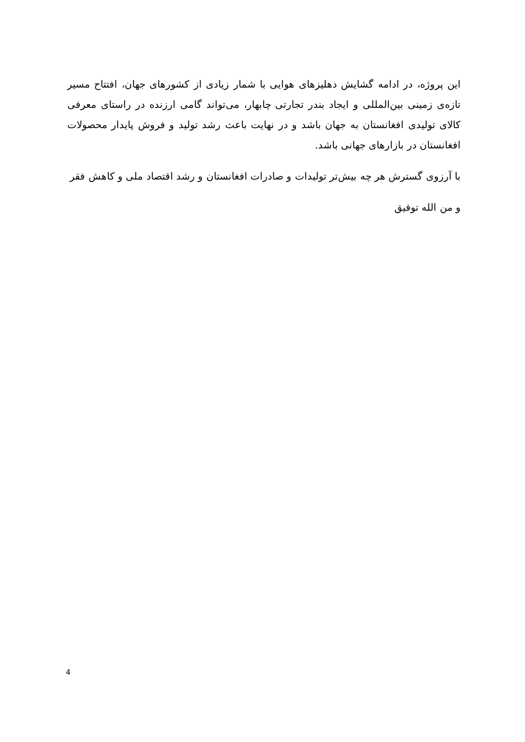این پروژه، در ادامه گشایش دهلیزهای هوایی با شمار زیادی از کشورهای جهان، افتتاح مسیر تازه‌ی زمینی بین‌المللی و ایجاد بندر تجارتی چابهار، می‌تواند گامی ارزنده در راستای معرفی کالای تولیدی افغانستان به جهان باشد و در نهایت باعث رشد تولید و فروش پایدار محصولات افغانستان در بازارهای جهانی باشد.
با آرزوی گسترش هر چه بیش‌تر تولیدات و صادرات افغانستان و رشد اقتصاد ملی و کاهش فقر
و من الله توفیق
4